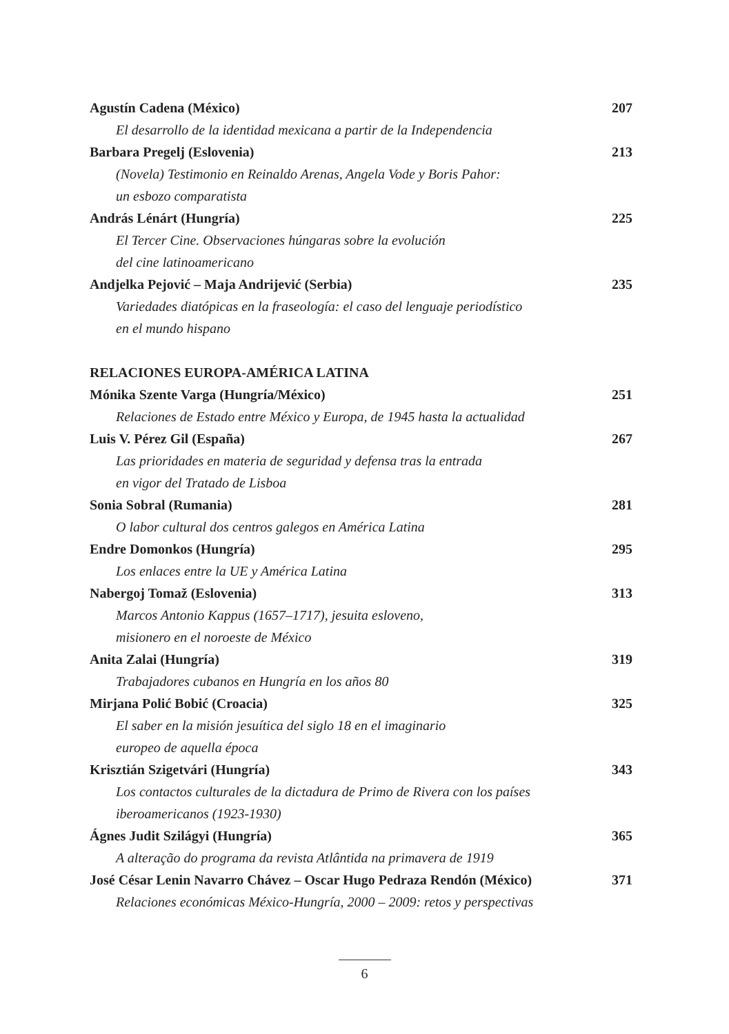Agustín Cadena (México) 207
El desarrollo de la identidad mexicana a partir de la Independencia
Barbara Pregelj (Eslovenia) 213
(Novela) Testimonio en Reinaldo Arenas, Angela Vode y Boris Pahor:
un esbozo comparatista
András Lénárt (Hungría) 225
El Tercer Cine. Observaciones húngaras sobre la evolución
del cine latinoamericano
Andjelka Pejović – Maja Andrijević (Serbia) 235
Variedades diatópicas en la fraseología: el caso del lenguaje periodístico
en el mundo hispano
RELACIONES EUROPA-AMÉRICA LATINA
Mónika Szente Varga (Hungría/México) 251
Relaciones de Estado entre México y Europa, de 1945 hasta la actualidad
Luis V. Pérez Gil (España) 267
Las prioridades en materia de seguridad y defensa tras la entrada
en vigor del Tratado de Lisboa
Sonia Sobral (Rumania) 281
O labor cultural dos centros galegos en América Latina
Endre Domonkos (Hungría) 295
Los enlaces entre la UE y América Latina
Nabergoj Tomaž (Eslovenia) 313
Marcos Antonio Kappus (1657–1717), jesuita esloveno,
misionero en el noroeste de México
Anita Zalai (Hungría) 319
Trabajadores cubanos en Hungría en los años 80
Mirjana Polić Bobić (Croacia) 325
El saber en la misión jesuítica del siglo 18 en el imaginario
europeo de aquella época
Krisztián Szigetvári (Hungría) 343
Los contactos culturales de la dictadura de Primo de Rivera con los países
iberoamericanos (1923-1930)
Ágnes Judit Szilágyi (Hungría) 365
A alteração do programa da revista Atlântida na primavera de 1919
José César Lenin Navarro Chávez – Oscar Hugo Pedraza Rendón (México) 371
Relaciones económicas México-Hungría, 2000 – 2009: retos y perspectivas
6